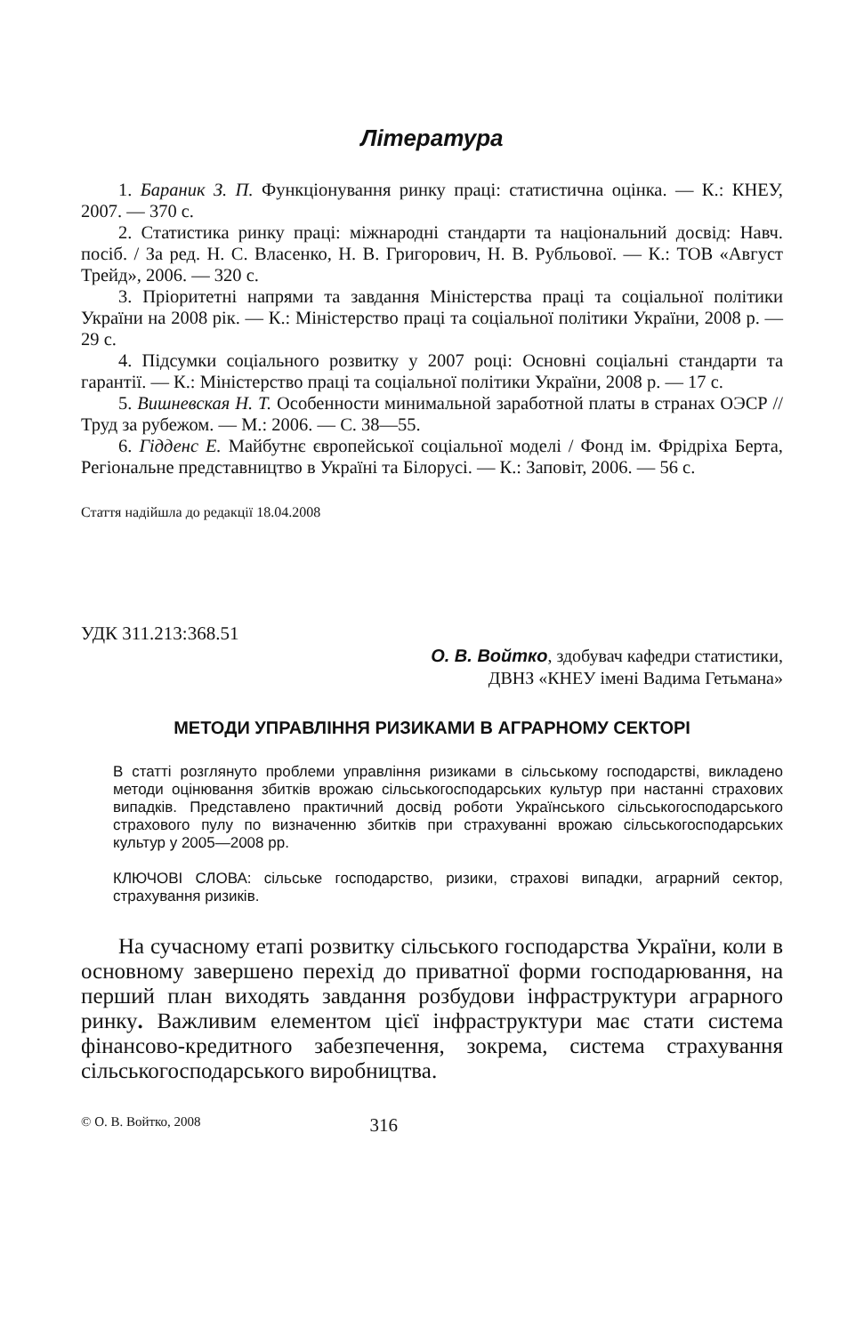Література
1. Бараник З. П. Функціонування ринку праці: статистична оцінка. — К.: КНЕУ, 2007. — 370 с.
2. Статистика ринку праці: міжнародні стандарти та національний досвід: Навч. посіб. / За ред. Н. С. Власенко, Н. В. Григорович, Н. В. Рубльової. — К.: ТОВ «Август Трейд», 2006. — 320 с.
3. Пріоритетні напрями та завдання Міністерства праці та соціальної політики України на 2008 рік. — К.: Міністерство праці та соціальної політики України, 2008 р. — 29 с.
4. Підсумки соціального розвитку у 2007 році: Основні соціальні стандарти та гарантії. — К.: Міністерство праці та соціальної політики України, 2008 р. — 17 с.
5. Вишневская Н. Т. Особенности минимальной заработной платы в странах ОЭСР // Труд за рубежом. — М.: 2006. — С. 38—55.
6. Гідденс Е. Майбутнє європейської соціальної моделі / Фонд ім. Фрідріха Берта, Регіональне представництво в Україні та Білорусі. — К.: Заповіт, 2006. — 56 с.
Стаття надійшла до редакції 18.04.2008
УДК 311.213:368.51
О. В. Войтко, здобувач кафедри статистики,
ДВНЗ «КНЕУ імені Вадима Гетьмана»
МЕТОДИ УПРАВЛІННЯ РИЗИКАМИ В АГРАРНОМУ СЕКТОРІ
В статті розглянуто проблеми управління ризиками в сільському господарстві, викладено методи оцінювання збитків врожаю сільськогосподарських культур при настанні страхових випадків. Представлено практичний досвід роботи Українського сільськогосподарського страхового пулу по визначенню збитків при страхуванні врожаю сільськогосподарських культур у 2005—2008 рр.
КЛЮЧОВІ СЛОВА: сільське господарство, ризики, страхові випадки, аграрний сектор, страхування ризиків.
На сучасному етапі розвитку сільського господарства України, коли в основному завершено перехід до приватної форми господарювання, на перший план виходять завдання розбудови інфраструктури аграрного ринку. Важливим елементом цієї інфраструктури має стати система фінансово-кредитного забезпечення, зокрема, система страхування сільськогосподарського виробництва.
© О. В. Войтко, 2008 316